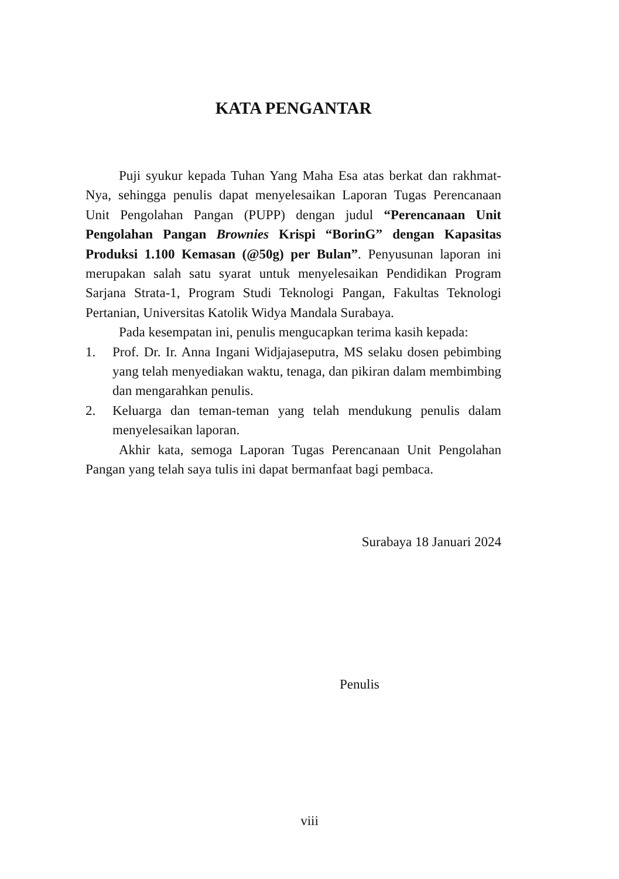KATA PENGANTAR
Puji syukur kepada Tuhan Yang Maha Esa atas berkat dan rakhmat-Nya, sehingga penulis dapat menyelesaikan Laporan Tugas Perencanaan Unit Pengolahan Pangan (PUPP) dengan judul “Perencanaan Unit Pengolahan Pangan Brownies Krispi “BorinG” dengan Kapasitas Produksi 1.100 Kemasan (@50g) per Bulan”. Penyusunan laporan ini merupakan salah satu syarat untuk menyelesaikan Pendidikan Program Sarjana Strata-1, Program Studi Teknologi Pangan, Fakultas Teknologi Pertanian, Universitas Katolik Widya Mandala Surabaya.
Pada kesempatan ini, penulis mengucapkan terima kasih kepada:
1. Prof. Dr. Ir. Anna Ingani Widjajaseputra, MS selaku dosen pebimbing yang telah menyediakan waktu, tenaga, dan pikiran dalam membimbing dan mengarahkan penulis.
2. Keluarga dan teman-teman yang telah mendukung penulis dalam menyelesaikan laporan.
Akhir kata, semoga Laporan Tugas Perencanaan Unit Pengolahan Pangan yang telah saya tulis ini dapat bermanfaat bagi pembaca.
Surabaya 18 Januari 2024
Penulis
viii